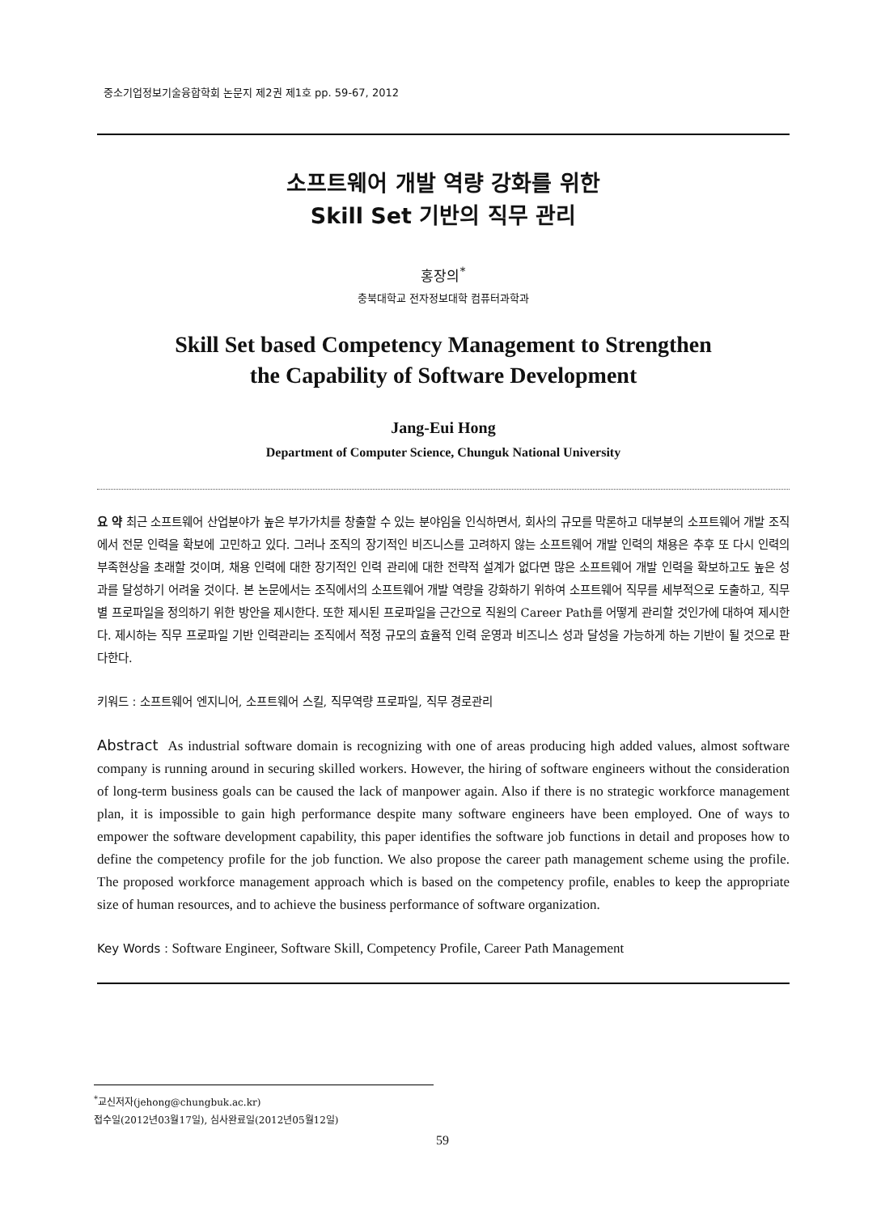중소기업정보기술융합학회 논문지 제2권 제1호 pp. 59-67, 2012
소프트웨어 개발 역량 강화를 위한
Skill Set 기반의 직무 관리
홍장의<sup>*</sup>
충북대학교 전자정보대학 컴퓨터과학과
Skill Set based Competency Management to Strengthen
the Capability of Software Development
Jang-Eui Hong
Department of Computer Science, Chunguk National University
요 약 최근 소프트웨어 산업분야가 높은 부가가치를 창출할 수 있는 분야임을 인식하면서, 회사의 규모를 막론하고 대부분의 소프트웨어 개발 조직에서 전문 인력을 확보에 고민하고 있다. 그러나 조직의 장기적인 비즈니스를 고려하지 않는 소프트웨어 개발 인력의 채용은 추후 또 다시 인력의 부족현상을 초래할 것이며, 채용 인력에 대한 장기적인 인력 관리에 대한 전략적 설계가 없다면 많은 소프트웨어 개발 인력을 확보하고도 높은 성과를 달성하기 어려울 것이다. 본 논문에서는 조직에서의 소프트웨어 개발 역량을 강화하기 위하여 소프트웨어 직무를 세부적으로 도출하고, 직무별 프로파일을 정의하기 위한 방안을 제시한다. 또한 제시된 프로파일을 근간으로 직원의 Career Path를 어떻게 관리할 것인가에 대하여 제시한다. 제시하는 직무 프로파일 기반 인력관리는 조직에서 적정 규모의 효율적 인력 운영과 비즈니스 성과 달성을 가능하게 하는 기반이 될 것으로 판다한다.
키워드 : 소프트웨어 엔지니어, 소프트웨어 스킬, 직무역량 프로파일, 직무 경로관리
Abstract As industrial software domain is recognizing with one of areas producing high added values, almost software company is running around in securing skilled workers. However, the hiring of software engineers without the consideration of long-term business goals can be caused the lack of manpower again. Also if there is no strategic workforce management plan, it is impossible to gain high performance despite many software engineers have been employed. One of ways to empower the software development capability, this paper identifies the software job functions in detail and proposes how to define the competency profile for the job function. We also propose the career path management scheme using the profile. The proposed workforce management approach which is based on the competency profile, enables to keep the appropriate size of human resources, and to achieve the business performance of software organization.
Key Words : Software Engineer, Software Skill, Competency Profile, Career Path Management
<sup>*</sup> 교신저자(jehong@chungbuk.ac.kr)
접수일(2012년03월17일), 심사완료일(2012년05월12일)
59